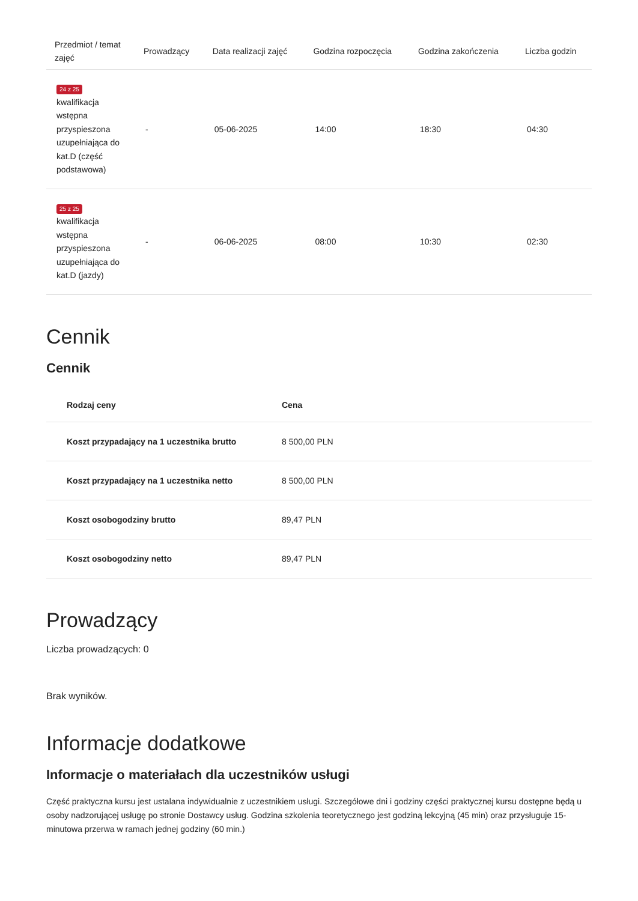| Przedmiot / temat zajęć | Prowadzący | Data realizacji zajęć | Godzina rozpoczęcia | Godzina zakończenia | Liczba godzin |
| --- | --- | --- | --- | --- | --- |
| 24 z 25 kwalifikacja wstępna przyspieszona uzupełniająca do kat.D (część podstawowa) | - | 05-06-2025 | 14:00 | 18:30 | 04:30 |
| 25 z 25 kwalifikacja wstępna przyspieszona uzupełniająca do kat.D (jazdy) | - | 06-06-2025 | 08:00 | 10:30 | 02:30 |
Cennik
Cennik
| Rodzaj ceny | Cena |
| --- | --- |
| Koszt przypadający na 1 uczestnika brutto | 8 500,00 PLN |
| Koszt przypadający na 1 uczestnika netto | 8 500,00 PLN |
| Koszt osobogodziny brutto | 89,47 PLN |
| Koszt osobogodziny netto | 89,47 PLN |
Prowadzący
Liczba prowadzących: 0
Brak wyników.
Informacje dodatkowe
Informacje o materiałach dla uczestników usługi
Część praktyczna kursu jest ustalana indywidualnie z uczestnikiem usługi. Szczegółowe dni i godziny części praktycznej kursu dostępne będą u osoby nadzorującej usługę po stronie Dostawcy usług. Godzina szkolenia teoretycznego jest godziną lekcyjną (45 min) oraz przysługuje 15-minutowa przerwa w ramach jednej godziny (60 min.)